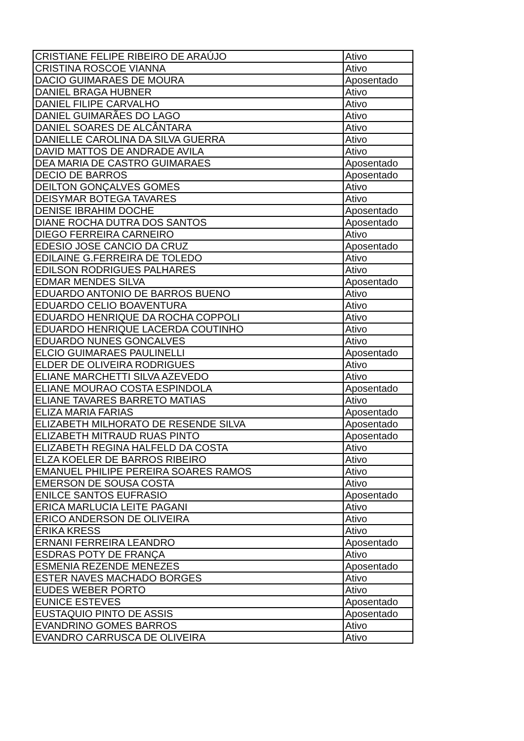| CRISTIANE FELIPE RIBEIRO DE ARAÚJO | Ativo |
| CRISTINA ROSCOE VIANNA | Ativo |
| DACIO GUIMARAES DE MOURA | Aposentado |
| DANIEL BRAGA HUBNER | Ativo |
| DANIEL FILIPE CARVALHO | Ativo |
| DANIEL GUIMARÃES DO LAGO | Ativo |
| DANIEL SOARES DE ALCÂNTARA | Ativo |
| DANIELLE CAROLINA DA SILVA GUERRA | Ativo |
| DAVID MATTOS DE ANDRADE AVILA | Ativo |
| DEA MARIA DE CASTRO GUIMARAES | Aposentado |
| DECIO DE BARROS | Aposentado |
| DEILTON GONÇALVES GOMES | Ativo |
| DEISYMAR BOTEGA TAVARES | Ativo |
| DENISE IBRAHIM DOCHE | Aposentado |
| DIANE ROCHA DUTRA DOS SANTOS | Aposentado |
| DIEGO FERREIRA CARNEIRO | Ativo |
| EDESIO JOSE CANCIO DA CRUZ | Aposentado |
| EDILAINE G.FERREIRA DE TOLEDO | Ativo |
| EDILSON RODRIGUES PALHARES | Ativo |
| EDMAR MENDES SILVA | Aposentado |
| EDUARDO ANTONIO DE BARROS BUENO | Ativo |
| EDUARDO CELIO BOAVENTURA | Ativo |
| EDUARDO HENRIQUE DA ROCHA COPPOLI | Ativo |
| EDUARDO HENRIQUE LACERDA COUTINHO | Ativo |
| EDUARDO NUNES GONCALVES | Ativo |
| ELCIO GUIMARAES PAULINELLI | Aposentado |
| ELDER DE OLIVEIRA RODRIGUES | Ativo |
| ELIANE MARCHETTI SILVA AZEVEDO | Ativo |
| ELIANE MOURAO COSTA ESPINDOLA | Aposentado |
| ELIANE TAVARES BARRETO MATIAS | Ativo |
| ELIZA MARIA FARIAS | Aposentado |
| ELIZABETH MILHORATO DE RESENDE SILVA | Aposentado |
| ELIZABETH MITRAUD RUAS PINTO | Aposentado |
| ELIZABETH REGINA HALFELD DA COSTA | Ativo |
| ELZA KOELER DE BARROS RIBEIRO | Ativo |
| EMANUEL PHILIPE PEREIRA SOARES RAMOS | Ativo |
| EMERSON DE SOUSA COSTA | Ativo |
| ENILCE SANTOS EUFRASIO | Aposentado |
| ERICA MARLUCIA LEITE PAGANI | Ativo |
| ERICO ANDERSON DE OLIVEIRA | Ativo |
| ÉRIKA KRESS | Ativo |
| ERNANI FERREIRA LEANDRO | Aposentado |
| ESDRAS POTY DE FRANÇA | Ativo |
| ESMENIA REZENDE MENEZES | Aposentado |
| ESTER NAVES MACHADO BORGES | Ativo |
| EUDES WEBER PORTO | Ativo |
| EUNICE ESTEVES | Aposentado |
| EUSTAQUIO PINTO DE ASSIS | Aposentado |
| EVANDRINO GOMES BARROS | Ativo |
| EVANDRO CARRUSCA DE OLIVEIRA | Ativo |